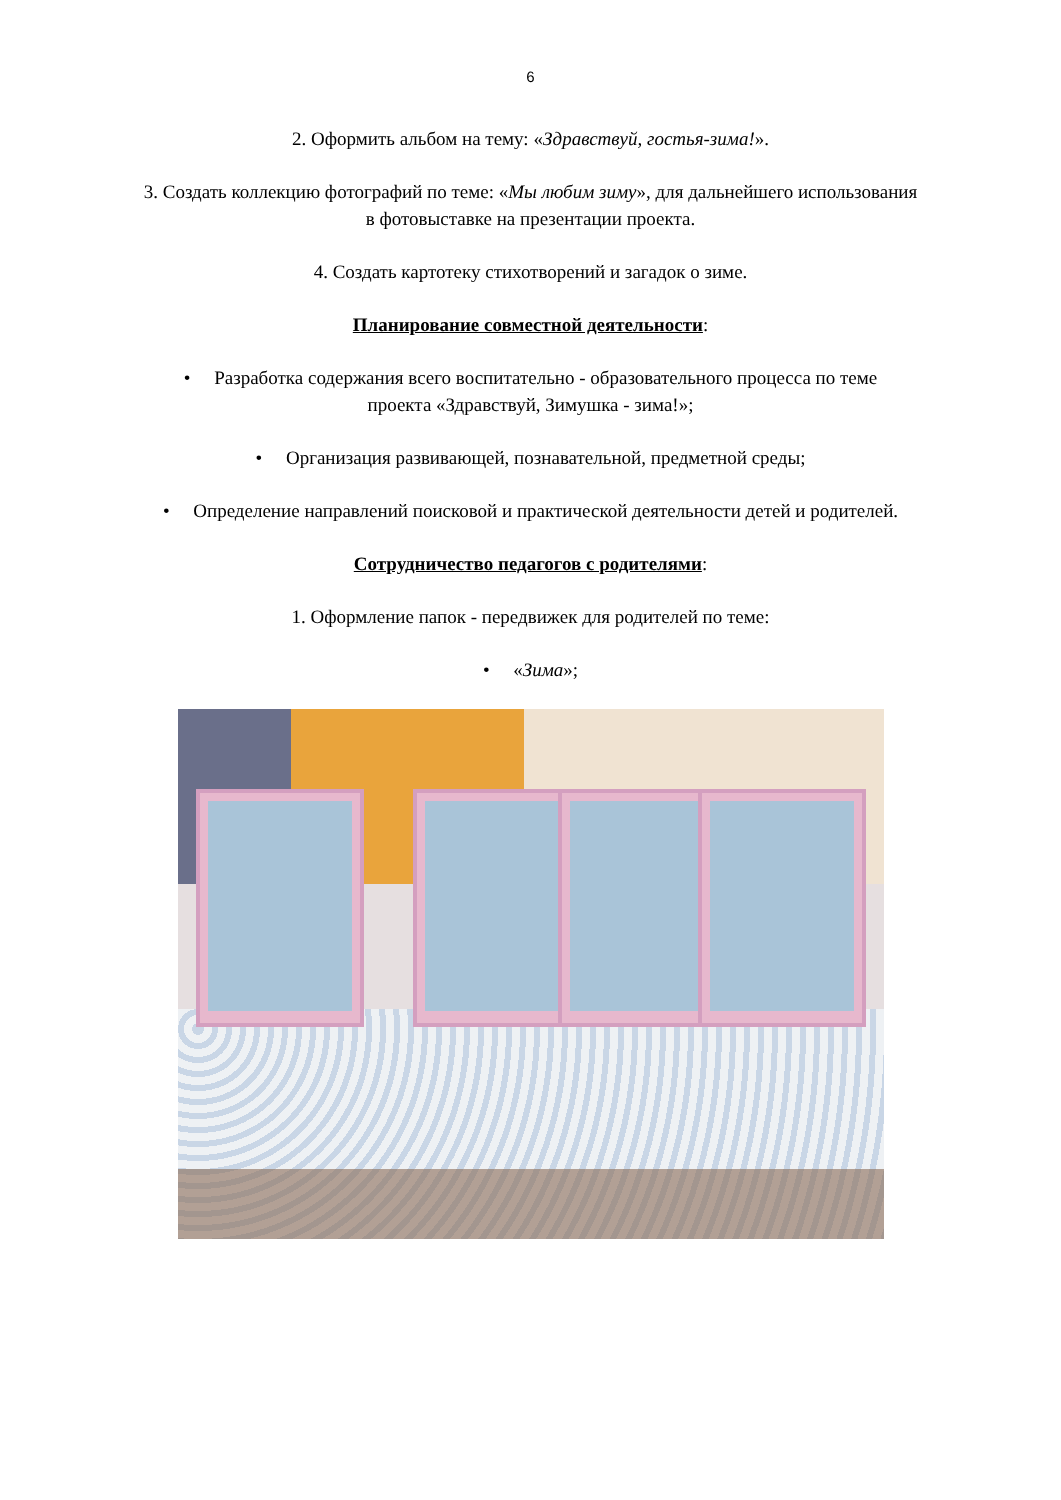6
2. Оформить альбом на тему: «Здравствуй, гостья-зима!».
3. Создать коллекцию фотографий по теме: «Мы любим зиму», для дальнейшего использования
в фотовыставке на презентации проекта.
4. Создать картотеку стихотворений и загадок о зиме.
Планирование совместной деятельности:
• Разработка содержания всего воспитательно - образовательного процесса по теме
проекта «Здравствуй, Зимушка - зима!»;
• Организация развивающей, познавательной, предметной среды;
• Определение направлений поисковой и практической деятельности детей и родителей.
Сотрудничество педагогов с родителями:
1. Оформление папок - передвижек для родителей по теме:
• «Зима»;